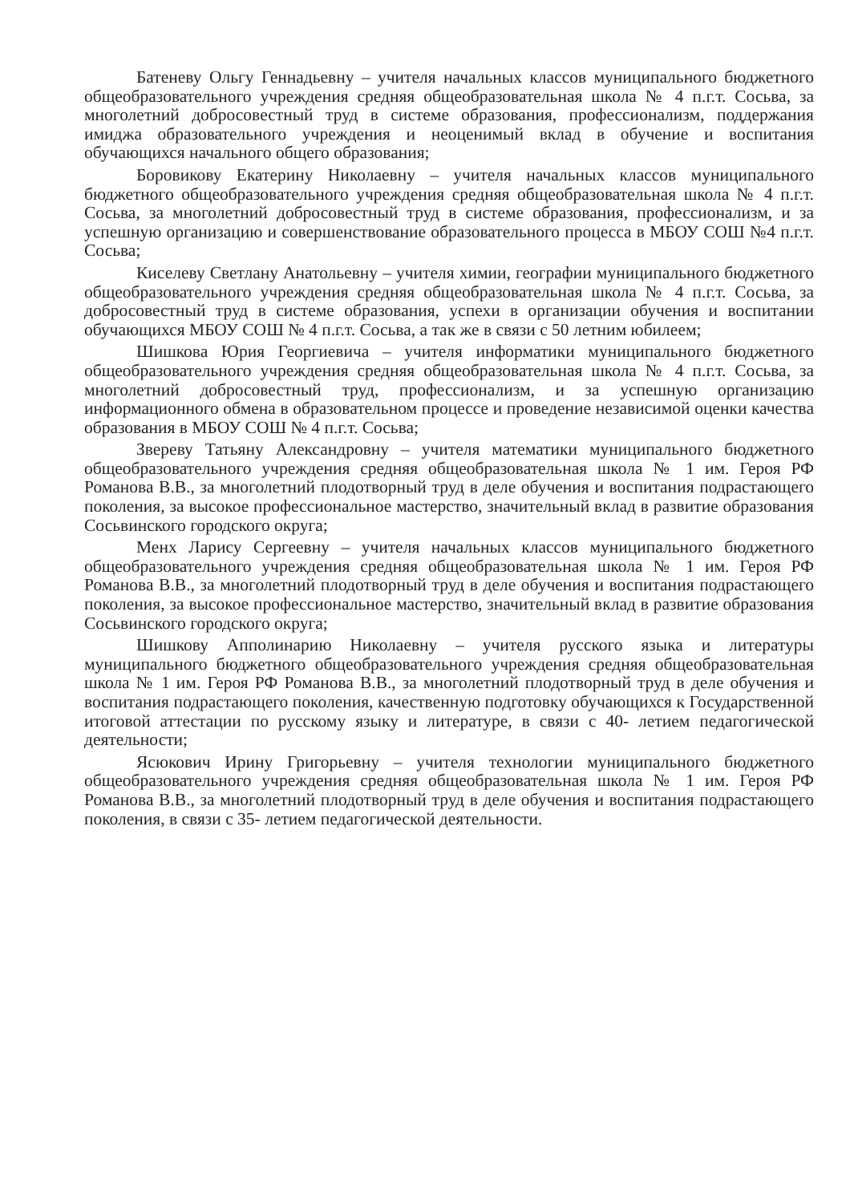Батеневу Ольгу Геннадьевну – учителя начальных классов муниципального бюджетного общеобразовательного учреждения средняя общеобразовательная школа № 4 п.г.т. Сосьва, за многолетний добросовестный труд в системе образования, профессионализм, поддержания имиджа образовательного учреждения и неоценимый вклад в обучение и воспитания обучающихся начального общего образования;
Боровикову Екатерину Николаевну – учителя начальных классов муниципального бюджетного общеобразовательного учреждения средняя общеобразовательная школа № 4 п.г.т. Сосьва, за многолетний добросовестный труд в системе образования, профессионализм, и за успешную организацию и совершенствование образовательного процесса в МБОУ СОШ №4 п.г.т. Сосьва;
Киселеву Светлану Анатольевну – учителя химии, географии муниципального бюджетного общеобразовательного учреждения средняя общеобразовательная школа № 4 п.г.т. Сосьва, за добросовестный труд в системе образования, успехи в организации обучения и воспитании обучающихся МБОУ СОШ № 4 п.г.т. Сосьва, а так же в связи с 50 летним юбилеем;
Шишкова Юрия Георгиевича – учителя информатики муниципального бюджетного общеобразовательного учреждения средняя общеобразовательная школа № 4 п.г.т. Сосьва, за многолетний добросовестный труд, профессионализм, и за успешную организацию информационного обмена в образовательном процессе и проведение независимой оценки качества образования в МБОУ СОШ № 4 п.г.т. Сосьва;
Звереву Татьяну Александровну – учителя математики муниципального бюджетного общеобразовательного учреждения средняя общеобразовательная школа № 1 им. Героя РФ Романова В.В., за многолетний плодотворный труд в деле обучения и воспитания подрастающего поколения, за высокое профессиональное мастерство, значительный вклад в развитие образования Сосьвинского городского округа;
Менх Ларису Сергеевну – учителя начальных классов муниципального бюджетного общеобразовательного учреждения средняя общеобразовательная школа № 1 им. Героя РФ Романова В.В., за многолетний плодотворный труд в деле обучения и воспитания подрастающего поколения, за высокое профессиональное мастерство, значительный вклад в развитие образования Сосьвинского городского округа;
Шишкову Апполинарию Николаевну – учителя русского языка и литературы муниципального бюджетного общеобразовательного учреждения средняя общеобразовательная школа № 1 им. Героя РФ Романова В.В., за многолетний плодотворный труд в деле обучения и воспитания подрастающего поколения, качественную подготовку обучающихся к Государственной итоговой аттестации по русскому языку и литературе, в связи с 40- летием педагогической деятельности;
Ясюкович Ирину Григорьевну – учителя технологии муниципального бюджетного общеобразовательного учреждения средняя общеобразовательная школа № 1 им. Героя РФ Романова В.В., за многолетний плодотворный труд в деле обучения и воспитания подрастающего поколения, в связи с 35- летием педагогической деятельности.